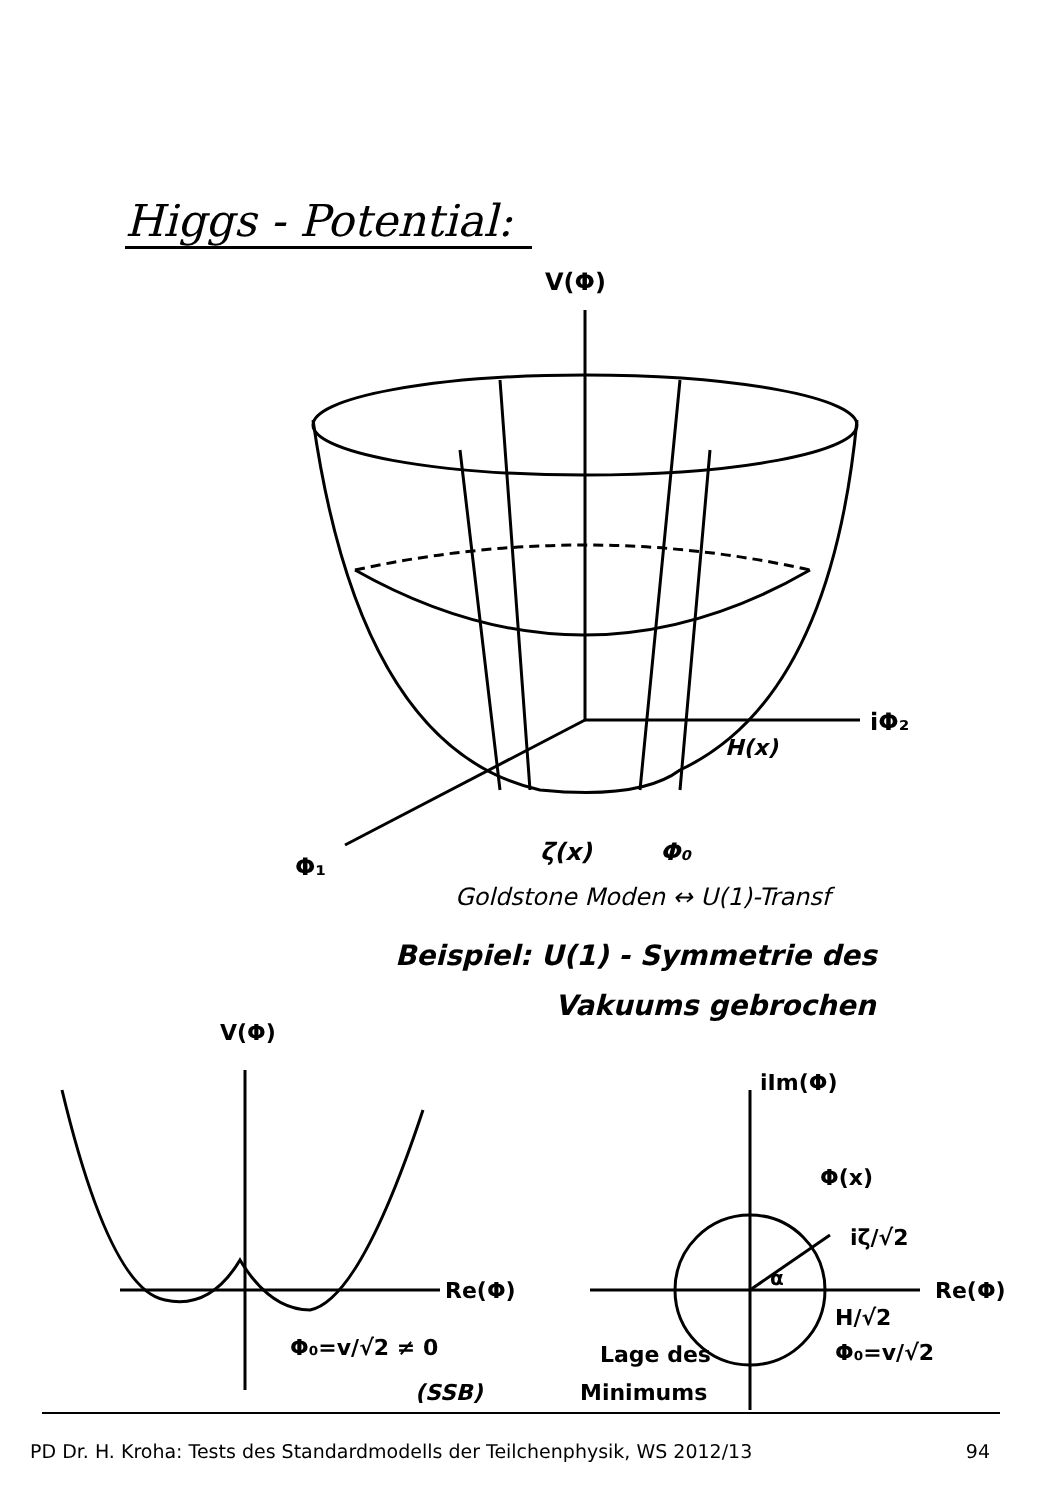Higgs - Potential:
V(Φ)
iΦ₂
H(x)
ζ(x)
Φ₀
Φ₁
Goldstone Moden ↔ U(1)-Transf
Beispiel: U(1) - Symmetrie des
Vakuums gebrochen
V(Φ)
Re(Φ)
Φ₀=v/√2 ≠ 0
(SSB)
iIm(Φ)
Φ(x)
iζ/√2
α
Re(Φ)
H/√2
Φ₀=v/√2
Lage des
Minimums
PD Dr. H. Kroha: Tests des Standardmodells der Teilchenphysik, WS 2012/13 94